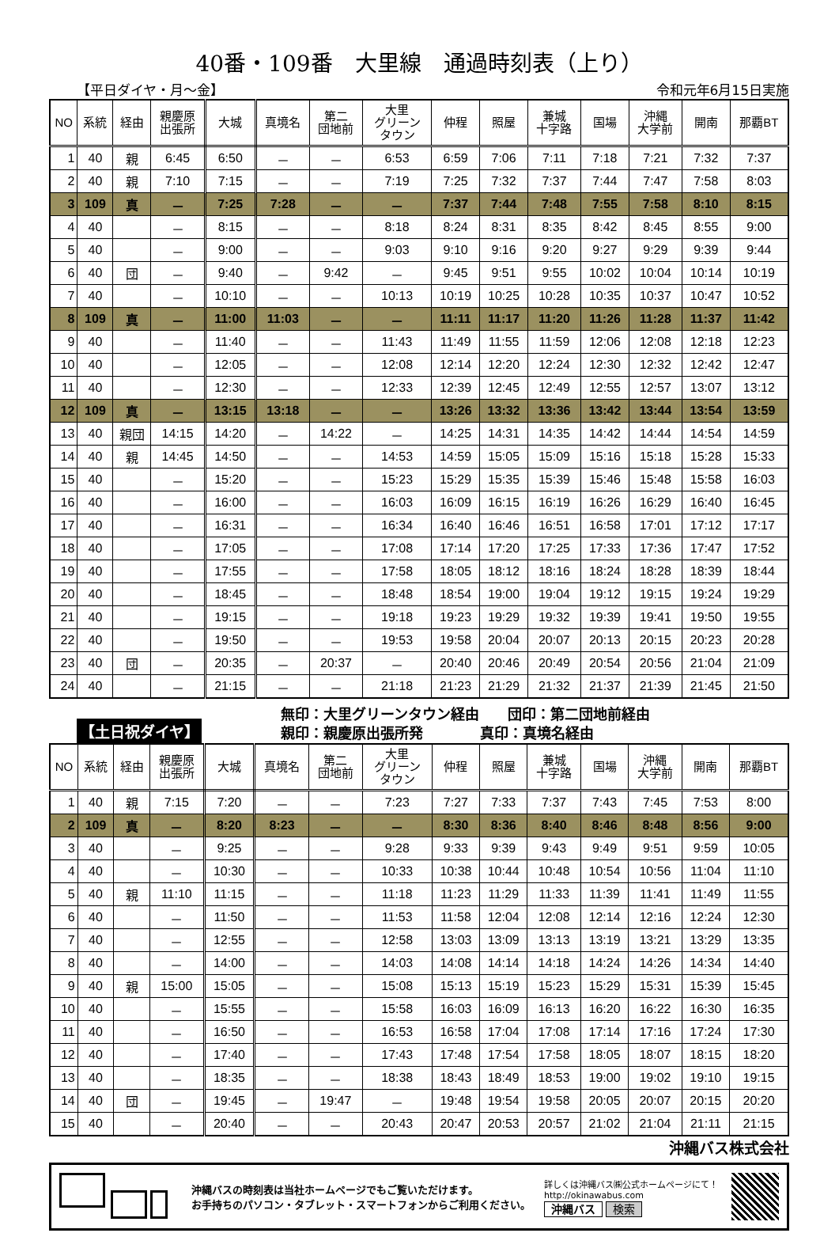40番・109番　大里線　通過時刻表（上り）
【平日ダイヤ・月～金】 令和元年6月15日実施
| NO | 系統 | 経由 | 親慶原 出張所 | 大城 | 真境名 | 第二 団地前 | 大里 グリーン タウン | 仲程 | 照屋 | 兼城 十字路 | 国場 | 沖縄 大学前 | 開南 | 那覇BT |
| --- | --- | --- | --- | --- | --- | --- | --- | --- | --- | --- | --- | --- | --- | --- |
| 1 | 40 | 親 | 6:45 | 6:50 | － | － | 6:53 | 6:59 | 7:06 | 7:11 | 7:18 | 7:21 | 7:32 | 7:37 |
| 2 | 40 | 親 | 7:10 | 7:15 | － | － | 7:19 | 7:25 | 7:32 | 7:37 | 7:44 | 7:47 | 7:58 | 8:03 |
| 3 | 109 | 真 | － | 7:25 | 7:28 | － | － | 7:37 | 7:44 | 7:48 | 7:55 | 7:58 | 8:10 | 8:15 |
| 4 | 40 | | － | 8:15 | － | － | 8:18 | 8:24 | 8:31 | 8:35 | 8:42 | 8:45 | 8:55 | 9:00 |
| 5 | 40 | | － | 9:00 | － | － | 9:03 | 9:10 | 9:16 | 9:20 | 9:27 | 9:29 | 9:39 | 9:44 |
| 6 | 40 | 団 | － | 9:40 | － | 9:42 | － | 9:45 | 9:51 | 9:55 | 10:02 | 10:04 | 10:14 | 10:19 |
| 7 | 40 | | － | 10:10 | － | － | 10:13 | 10:19 | 10:25 | 10:28 | 10:35 | 10:37 | 10:47 | 10:52 |
| 8 | 109 | 真 | － | 11:00 | 11:03 | － | － | 11:11 | 11:17 | 11:20 | 11:26 | 11:28 | 11:37 | 11:42 |
| 9 | 40 | | － | 11:40 | － | － | 11:43 | 11:49 | 11:55 | 11:59 | 12:06 | 12:08 | 12:18 | 12:23 |
| 10 | 40 | | － | 12:05 | － | － | 12:08 | 12:14 | 12:20 | 12:24 | 12:30 | 12:32 | 12:42 | 12:47 |
| 11 | 40 | | － | 12:30 | － | － | 12:33 | 12:39 | 12:45 | 12:49 | 12:55 | 12:57 | 13:07 | 13:12 |
| 12 | 109 | 真 | － | 13:15 | 13:18 | － | － | 13:26 | 13:32 | 13:36 | 13:42 | 13:44 | 13:54 | 13:59 |
| 13 | 40 | 親団 | 14:15 | 14:20 | － | 14:22 | － | 14:25 | 14:31 | 14:35 | 14:42 | 14:44 | 14:54 | 14:59 |
| 14 | 40 | 親 | 14:45 | 14:50 | － | － | 14:53 | 14:59 | 15:05 | 15:09 | 15:16 | 15:18 | 15:28 | 15:33 |
| 15 | 40 | | － | 15:20 | － | － | 15:23 | 15:29 | 15:35 | 15:39 | 15:46 | 15:48 | 15:58 | 16:03 |
| 16 | 40 | | － | 16:00 | － | － | 16:03 | 16:09 | 16:15 | 16:19 | 16:26 | 16:29 | 16:40 | 16:45 |
| 17 | 40 | | － | 16:31 | － | － | 16:34 | 16:40 | 16:46 | 16:51 | 16:58 | 17:01 | 17:12 | 17:17 |
| 18 | 40 | | － | 17:05 | － | － | 17:08 | 17:14 | 17:20 | 17:25 | 17:33 | 17:36 | 17:47 | 17:52 |
| 19 | 40 | | － | 17:55 | － | － | 17:58 | 18:05 | 18:12 | 18:16 | 18:24 | 18:28 | 18:39 | 18:44 |
| 20 | 40 | | － | 18:45 | － | － | 18:48 | 18:54 | 19:00 | 19:04 | 19:12 | 19:15 | 19:24 | 19:29 |
| 21 | 40 | | － | 19:15 | － | － | 19:18 | 19:23 | 19:29 | 19:32 | 19:39 | 19:41 | 19:50 | 19:55 |
| 22 | 40 | | － | 19:50 | － | － | 19:53 | 19:58 | 20:04 | 20:07 | 20:13 | 20:15 | 20:23 | 20:28 |
| 23 | 40 | 団 | － | 20:35 | － | 20:37 | － | 20:40 | 20:46 | 20:49 | 20:54 | 20:56 | 21:04 | 21:09 |
| 24 | 40 | | － | 21:15 | － | － | 21:18 | 21:23 | 21:29 | 21:32 | 21:37 | 21:39 | 21:45 | 21:50 |
【土日祝ダイヤ】
無印：大里グリーンタウン経由　　団印：第二団地前経由
親印：親慶原出張所発　　　　真印：真境名経由
| NO | 系統 | 経由 | 親慶原 出張所 | 大城 | 真境名 | 第二 団地前 | 大里 グリーン タウン | 仲程 | 照屋 | 兼城 十字路 | 国場 | 沖縄 大学前 | 開南 | 那覇BT |
| --- | --- | --- | --- | --- | --- | --- | --- | --- | --- | --- | --- | --- | --- | --- |
| 1 | 40 | 親 | 7:15 | 7:20 | － | － | 7:23 | 7:27 | 7:33 | 7:37 | 7:43 | 7:45 | 7:53 | 8:00 |
| 2 | 109 | 真 | － | 8:20 | 8:23 | － | － | 8:30 | 8:36 | 8:40 | 8:46 | 8:48 | 8:56 | 9:00 |
| 3 | 40 | | － | 9:25 | － | － | 9:28 | 9:33 | 9:39 | 9:43 | 9:49 | 9:51 | 9:59 | 10:05 |
| 4 | 40 | | － | 10:30 | － | － | 10:33 | 10:38 | 10:44 | 10:48 | 10:54 | 10:56 | 11:04 | 11:10 |
| 5 | 40 | 親 | 11:10 | 11:15 | － | － | 11:18 | 11:23 | 11:29 | 11:33 | 11:39 | 11:41 | 11:49 | 11:55 |
| 6 | 40 | | － | 11:50 | － | － | 11:53 | 11:58 | 12:04 | 12:08 | 12:14 | 12:16 | 12:24 | 12:30 |
| 7 | 40 | | － | 12:55 | － | － | 12:58 | 13:03 | 13:09 | 13:13 | 13:19 | 13:21 | 13:29 | 13:35 |
| 8 | 40 | | － | 14:00 | － | － | 14:03 | 14:08 | 14:14 | 14:18 | 14:24 | 14:26 | 14:34 | 14:40 |
| 9 | 40 | 親 | 15:00 | 15:05 | － | － | 15:08 | 15:13 | 15:19 | 15:23 | 15:29 | 15:31 | 15:39 | 15:45 |
| 10 | 40 | | － | 15:55 | － | － | 15:58 | 16:03 | 16:09 | 16:13 | 16:20 | 16:22 | 16:30 | 16:35 |
| 11 | 40 | | － | 16:50 | － | － | 16:53 | 16:58 | 17:04 | 17:08 | 17:14 | 17:16 | 17:24 | 17:30 |
| 12 | 40 | | － | 17:40 | － | － | 17:43 | 17:48 | 17:54 | 17:58 | 18:05 | 18:07 | 18:15 | 18:20 |
| 13 | 40 | | － | 18:35 | － | － | 18:38 | 18:43 | 18:49 | 18:53 | 19:00 | 19:02 | 19:10 | 19:15 |
| 14 | 40 | 団 | － | 19:45 | － | 19:47 | － | 19:48 | 19:54 | 19:58 | 20:05 | 20:07 | 20:15 | 20:20 |
| 15 | 40 | | － | 20:40 | － | － | 20:43 | 20:47 | 20:53 | 20:57 | 21:02 | 21:04 | 21:11 | 21:15 |
沖縄バス株式会社
沖縄バスの時刻表は当社ホームページでもご覧いただけます。
お手持ちのパソコン・タブレット・スマートフォンからご利用ください。
詳しくは沖縄バス㈱公式ホームページにて！
http://okinawabus.com
沖縄バス 検索